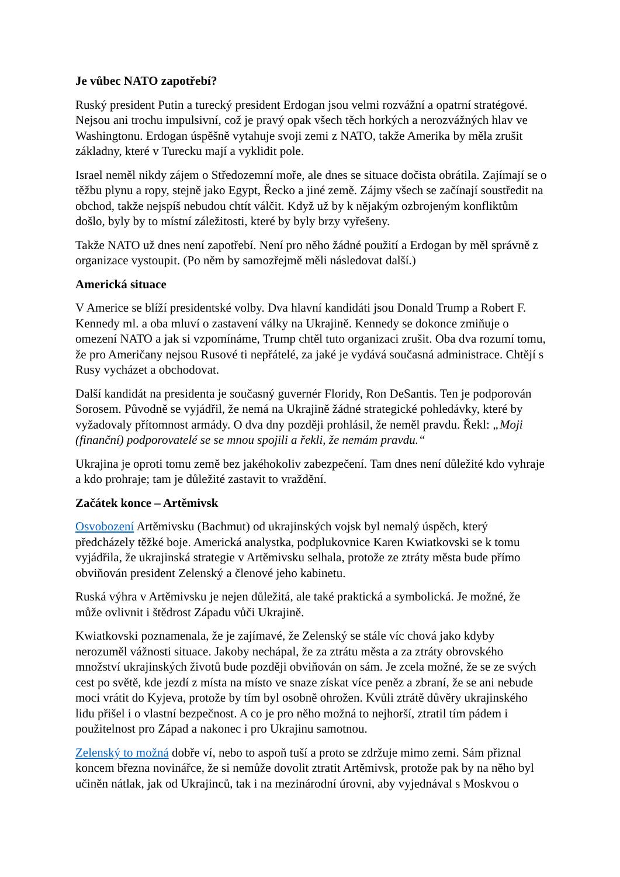Je vůbec NATO zapotřebí?
Ruský president Putin a turecký president Erdogan jsou velmi rozvážní a opatrní stratégové. Nejsou ani trochu impulsivní, což je pravý opak všech těch horkých a nerozvážných hlav ve Washingtonu. Erdogan úspěšně vytahuje svoji zemi z NATO, takže Amerika by měla zrušit základny, které v Turecku mají a vyklidit pole.
Israel neměl nikdy zájem o Středozemní moře, ale dnes se situace dočista obrátila. Zajímají se o těžbu plynu a ropy, stejně jako Egypt, Řecko a jiné země. Zájmy všech se začínají soustředit na obchod, takže nejspíš nebudou chtít válčit. Když už by k nějakým ozbrojeným konfliktům došlo, byly by to místní záležitosti, které by byly brzy vyřešeny.
Takže NATO už dnes není zapotřebí. Není pro něho žádné použití a Erdogan by měl správně z organizace vystoupit. (Po něm by samozřejmě měli následovat další.)
Americká situace
V Americe se blíží presidentské volby. Dva hlavní kandidáti jsou Donald Trump a Robert F. Kennedy ml. a oba mluví o zastavení války na Ukrajině. Kennedy se dokonce zmiňuje o omezení NATO a jak si vzpomínáme, Trump chtěl tuto organizaci zrušit. Oba dva rozumí tomu, že pro Američany nejsou Rusové ti nepřátelé, za jaké je vydává současná administrace. Chtějí s Rusy vycházet a obchodovat.
Další kandidát na presidenta je současný guvernér Floridy, Ron DeSantis. Ten je podporován Sorosem. Původně se vyjádřil, že nemá na Ukrajině žádné strategické pohledávky, které by vyžadovaly přítomnost armády. O dva dny později prohlásil, že neměl pravdu. Řekl: „Moji (finanční) podporovatelé se se mnou spojili a řekli, že nemám pravdu.“
Ukrajina je oproti tomu země bez jakéhokoliv zabezpečení. Tam dnes není důležité kdo vyhraje a kdo prohraje; tam je důležité zastavit to vraždění.
Začátek konce – Artěmivsk
Osvobození Artěmivsku (Bachmut) od ukrajinských vojsk byl nemalý úspěch, který předcházely těžké boje. Americká analystka, podplukovnice Karen Kwiatkovski se k tomu vyjádřila, že ukrajinská strategie v Artěmivsku selhala, protože ze ztráty města bude přímo obviňován president Zelenský a členové jeho kabinetu.
Ruská výhra v Artěmivsku je nejen důležitá, ale také praktická a symbolická. Je možné, že může ovlivnit i štědrost Západu vůči Ukrajině.
Kwiatkovski poznamenala, že je zajímavé, že Zelenský se stále víc chová jako kdyby nerozuměl vážnosti situace. Jakoby nechápal, že za ztrátu města a za ztráty obrovského množství ukrajinských životů bude později obviňován on sám. Je zcela možné, že se ze svých cest po světě, kde jezdí z místa na místo ve snaze získat více peněz a zbraní, že se ani nebude moci vrátit do Kyjeva, protože by tím byl osobně ohrožen. Kvůli ztrátě důvěry ukrajinského lidu přišel i o vlastní bezpečnost. A co je pro něho možná to nejhorší, ztratil tím pádem i použitelnost pro Západ a nakonec i pro Ukrajinu samotnou.
Zelenský to možná dobře ví, nebo to aspoň tuší a proto se zdržuje mimo zemi. Sám přiznal koncem března novinářce, že si nemůže dovolit ztratit Artěmivsk, protože pak by na něho byl učiněn nátlak, jak od Ukrajinců, tak i na mezinárodní úrovni, aby vyjednával s Moskvou o